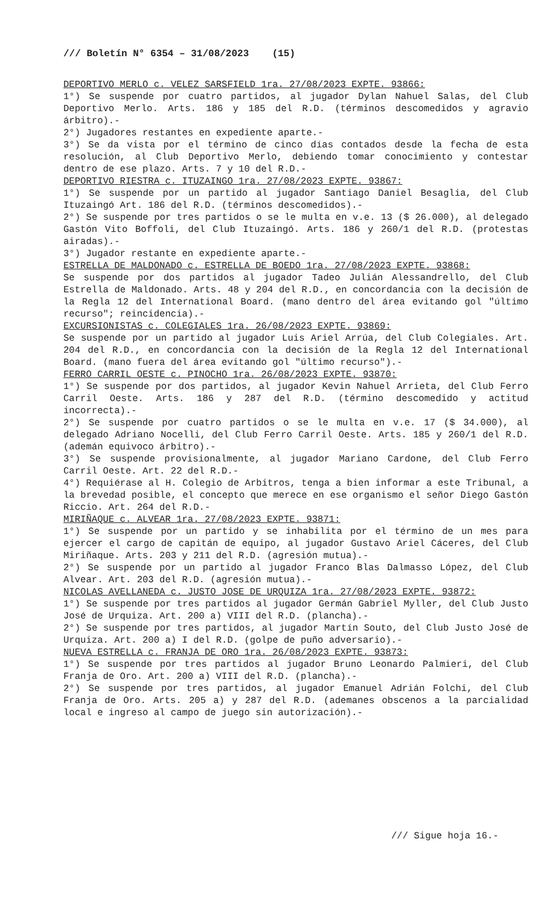/// Boletín N° 6354 – 31/08/2023 (15)
DEPORTIVO MERLO c. VELEZ SARSFIELD 1ra. 27/08/2023 EXPTE. 93866:
1°) Se suspende por cuatro partidos, al jugador Dylan Nahuel Salas, del Club Deportivo Merlo. Arts. 186 y 185 del R.D. (términos descomedidos y agravio árbitro).-
2°) Jugadores restantes en expediente aparte.-
3°) Se da vista por el término de cinco días contados desde la fecha de esta resolución, al Club Deportivo Merlo, debiendo tomar conocimiento y contestar dentro de ese plazo. Arts. 7 y 10 del R.D.-
DEPORTIVO RIESTRA c. ITUZAINGO 1ra. 27/08/2023 EXPTE. 93867:
1°) Se suspende por un partido al jugador Santiago Daniel Besaglia, del Club Ituzaingó Art. 186 del R.D. (términos descomedidos).-
2°) Se suspende por tres partidos o se le multa en v.e. 13 ($ 26.000), al delegado Gastón Vito Boffoli, del Club Ituzaingó. Arts. 186 y 260/1 del R.D. (protestas airadas).-
3°) Jugador restante en expediente aparte.-
ESTRELLA DE MALDONADO c. ESTRELLA DE BOEDO 1ra. 27/08/2023 EXPTE. 93868:
Se suspende por dos partidos al jugador Tadeo Julián Alessandrello, del Club Estrella de Maldonado. Arts. 48 y 204 del R.D., en concordancia con la decisión de la Regla 12 del International Board. (mano dentro del área evitando gol "último recurso"; reincidencia).-
EXCURSIONISTAS c. COLEGIALES 1ra. 26/08/2023 EXPTE. 93869:
Se suspende por un partido al jugador Luis Ariel Arrúa, del Club Colegiales. Art. 204 del R.D., en concordancia con la decisión de la Regla 12 del International Board. (mano fuera del área evitando gol "último recurso").-
FERRO CARRIL OESTE c. PINOCHO 1ra. 26/08/2023 EXPTE. 93870:
1°) Se suspende por dos partidos, al jugador Kevin Nahuel Arrieta, del Club Ferro Carril Oeste. Arts. 186 y 287 del R.D. (término descomedido y actitud incorrecta).-
2°) Se suspende por cuatro partidos o se le multa en v.e. 17 ($ 34.000), al delegado Adriano Nocelli, del Club Ferro Carril Oeste. Arts. 185 y 260/1 del R.D. (ademán equivoco árbitro).-
3°) Se suspende provisionalmente, al jugador Mariano Cardone, del Club Ferro Carril Oeste. Art. 22 del R.D.-
4°) Requiérase al H. Colegio de Arbitros, tenga a bien informar a este Tribunal, a la brevedad posible, el concepto que merece en ese organismo el señor Diego Gastón Riccio. Art. 264 del R.D.-
MIRIÑAQUE c. ALVEAR 1ra. 27/08/2023 EXPTE. 93871:
1°) Se suspende por un partido y se inhabilita por el término de un mes para ejercer el cargo de capitán de equipo, al jugador Gustavo Ariel Cáceres, del Club Miriñaque. Arts. 203 y 211 del R.D. (agresión mutua).-
2°) Se suspende por un partido al jugador Franco Blas Dalmasso López, del Club Alvear. Art. 203 del R.D. (agresión mutua).-
NICOLAS AVELLANEDA c. JUSTO JOSE DE URQUIZA 1ra. 27/08/2023 EXPTE. 93872:
1°) Se suspende por tres partidos al jugador Germán Gabriel Myller, del Club Justo José de Urquiza. Art. 200 a) VIII del R.D. (plancha).-
2°) Se suspende por tres partidos, al jugador Martín Souto, del Club Justo José de Urquiza. Art. 200 a) I del R.D. (golpe de puño adversario).-
NUEVA ESTRELLA c. FRANJA DE ORO 1ra. 26/08/2023 EXPTE. 93873:
1°) Se suspende por tres partidos al jugador Bruno Leonardo Palmieri, del Club Franja de Oro. Art. 200 a) VIII del R.D. (plancha).-
2°) Se suspende por tres partidos, al jugador Emanuel Adrián Folchi, del Club Franja de Oro. Arts. 205 a) y 287 del R.D. (ademanes obscenos a la parcialidad local e ingreso al campo de juego sin autorización).-
/// Sigue hoja 16.-